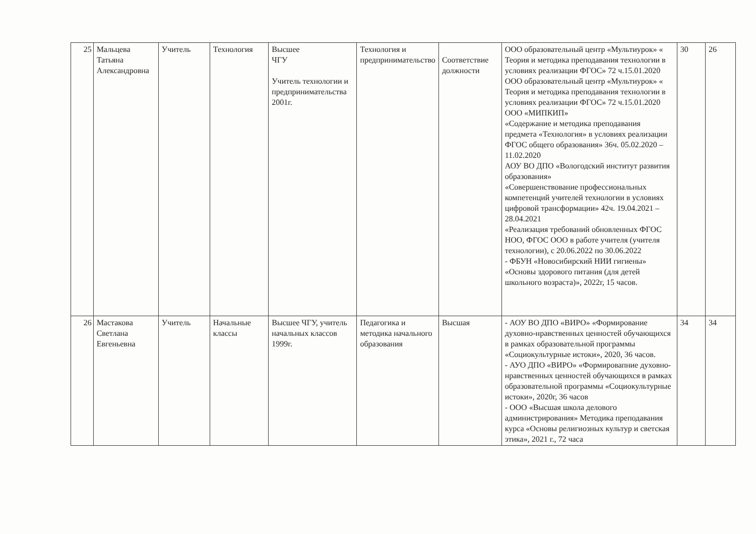| 25 | Мальцева Татьяна Александровна | Учитель | Технология | Высшее ЧГУ Учитель технологии и предпринимательства 2001г. | Технология и предпринимательство | Соответствие должности | ООО образовательный центр «Мультиурок» « Теория и методика преподавания технологии в условиях реализации ФГОС» 72 ч.15.01.2020 ООО образовательный центр «Мультиурок» « Теория и методика преподавания технологии в условиях реализации ФГОС» 72 ч.15.01.2020 ООО «МИПКИП» «Содержание и методика преподавания предмета «Технология» в условиях реализации ФГОС общего образования» 36ч. 05.02.2020 – 11.02.2020 АОУ ВО ДПО «Вологодский институт развития образования» «Совершенствование профессиональных компетенций учителей технологии в условиях цифровой трансформации» 42ч. 19.04.2021 – 28.04.2021 «Реализация требований обновленных ФГОС НОО, ФГОС ООО в работе учителя (учителя технологии), с 20.06.2022 по 30.06.2022 - ФБУН «Новосибирский НИИ гигиены» «Основы здорового питания (для детей школьного возраста)», 2022г, 15 часов. | 30 | 26 |
| 26 | Мастакова Светлана Евгеньевна | Учитель | Начальные классы | Высшее ЧГУ, учитель начальных классов 1999г. | Педагогика и методика начального образования | Высшая | - АОУ ВО ДПО «ВИРО» «Формирование духовно-нравственных ценностей обучающихся в рамках образовательной программы «Социокультурные истоки», 2020, 36 часов. - АУО ДПО «ВИРО» «Формировапние духовно-нравственных ценностей обучающихся в рамках образовательной программы «Социокультурные истоки», 2020г, 36 часов - ООО «Высшая школа делового администрирования» Методика преподавания курса «Основы религиозных культур и светская этика», 2021 г., 72 часа | 34 | 34 |